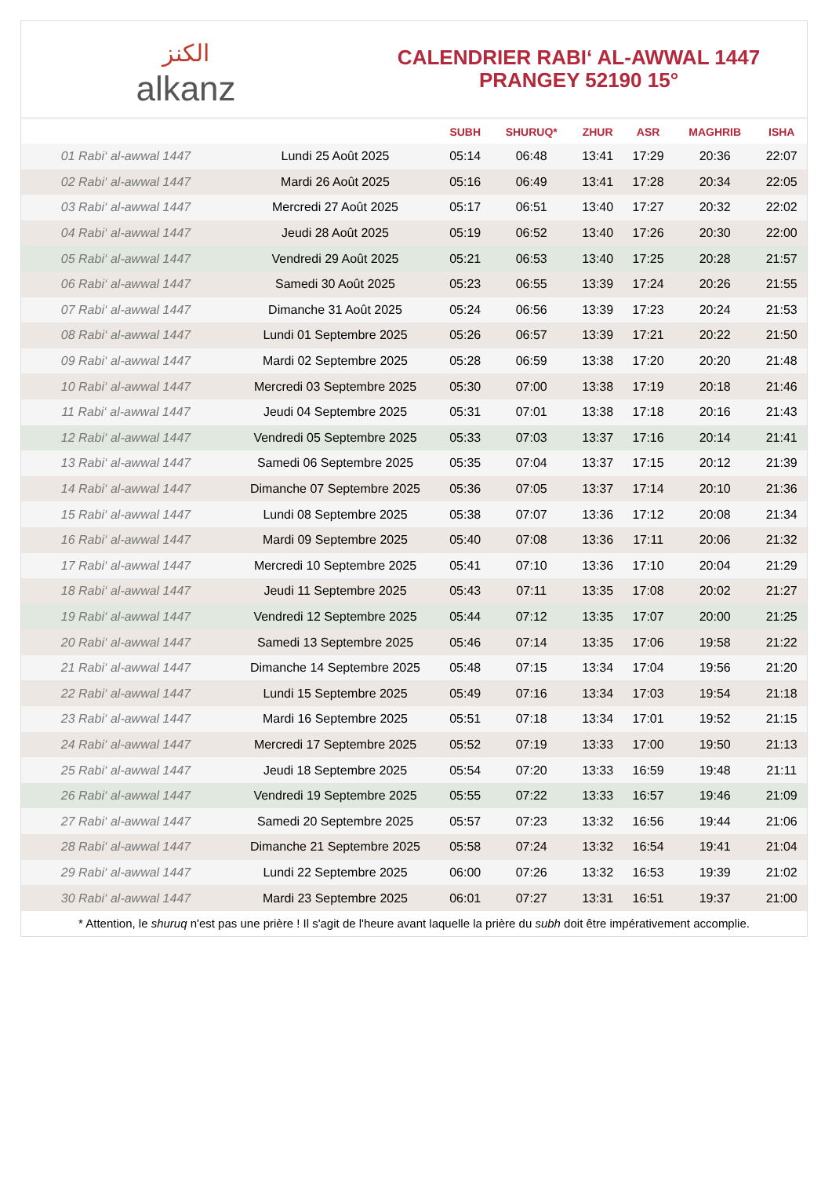الكنز
alkanz
CALENDRIER RABI‘ AL-AWWAL 1447
PRANGEY 52190 15°
| | | SUBH | SHURUQ* | ZHUR | ASR | MAGHRIB | ISHA |
| --- | --- | --- | --- | --- | --- | --- | --- |
| 01 Rabi‘ al-awwal 1447 | Lundi 25 Août 2025 | 05:14 | 06:48 | 13:41 | 17:29 | 20:36 | 22:07 |
| 02 Rabi‘ al-awwal 1447 | Mardi 26 Août 2025 | 05:16 | 06:49 | 13:41 | 17:28 | 20:34 | 22:05 |
| 03 Rabi‘ al-awwal 1447 | Mercredi 27 Août 2025 | 05:17 | 06:51 | 13:40 | 17:27 | 20:32 | 22:02 |
| 04 Rabi‘ al-awwal 1447 | Jeudi 28 Août 2025 | 05:19 | 06:52 | 13:40 | 17:26 | 20:30 | 22:00 |
| 05 Rabi‘ al-awwal 1447 | Vendredi 29 Août 2025 | 05:21 | 06:53 | 13:40 | 17:25 | 20:28 | 21:57 |
| 06 Rabi‘ al-awwal 1447 | Samedi 30 Août 2025 | 05:23 | 06:55 | 13:39 | 17:24 | 20:26 | 21:55 |
| 07 Rabi‘ al-awwal 1447 | Dimanche 31 Août 2025 | 05:24 | 06:56 | 13:39 | 17:23 | 20:24 | 21:53 |
| 08 Rabi‘ al-awwal 1447 | Lundi 01 Septembre 2025 | 05:26 | 06:57 | 13:39 | 17:21 | 20:22 | 21:50 |
| 09 Rabi‘ al-awwal 1447 | Mardi 02 Septembre 2025 | 05:28 | 06:59 | 13:38 | 17:20 | 20:20 | 21:48 |
| 10 Rabi‘ al-awwal 1447 | Mercredi 03 Septembre 2025 | 05:30 | 07:00 | 13:38 | 17:19 | 20:18 | 21:46 |
| 11 Rabi‘ al-awwal 1447 | Jeudi 04 Septembre 2025 | 05:31 | 07:01 | 13:38 | 17:18 | 20:16 | 21:43 |
| 12 Rabi‘ al-awwal 1447 | Vendredi 05 Septembre 2025 | 05:33 | 07:03 | 13:37 | 17:16 | 20:14 | 21:41 |
| 13 Rabi‘ al-awwal 1447 | Samedi 06 Septembre 2025 | 05:35 | 07:04 | 13:37 | 17:15 | 20:12 | 21:39 |
| 14 Rabi‘ al-awwal 1447 | Dimanche 07 Septembre 2025 | 05:36 | 07:05 | 13:37 | 17:14 | 20:10 | 21:36 |
| 15 Rabi‘ al-awwal 1447 | Lundi 08 Septembre 2025 | 05:38 | 07:07 | 13:36 | 17:12 | 20:08 | 21:34 |
| 16 Rabi‘ al-awwal 1447 | Mardi 09 Septembre 2025 | 05:40 | 07:08 | 13:36 | 17:11 | 20:06 | 21:32 |
| 17 Rabi‘ al-awwal 1447 | Mercredi 10 Septembre 2025 | 05:41 | 07:10 | 13:36 | 17:10 | 20:04 | 21:29 |
| 18 Rabi‘ al-awwal 1447 | Jeudi 11 Septembre 2025 | 05:43 | 07:11 | 13:35 | 17:08 | 20:02 | 21:27 |
| 19 Rabi‘ al-awwal 1447 | Vendredi 12 Septembre 2025 | 05:44 | 07:12 | 13:35 | 17:07 | 20:00 | 21:25 |
| 20 Rabi‘ al-awwal 1447 | Samedi 13 Septembre 2025 | 05:46 | 07:14 | 13:35 | 17:06 | 19:58 | 21:22 |
| 21 Rabi‘ al-awwal 1447 | Dimanche 14 Septembre 2025 | 05:48 | 07:15 | 13:34 | 17:04 | 19:56 | 21:20 |
| 22 Rabi‘ al-awwal 1447 | Lundi 15 Septembre 2025 | 05:49 | 07:16 | 13:34 | 17:03 | 19:54 | 21:18 |
| 23 Rabi‘ al-awwal 1447 | Mardi 16 Septembre 2025 | 05:51 | 07:18 | 13:34 | 17:01 | 19:52 | 21:15 |
| 24 Rabi‘ al-awwal 1447 | Mercredi 17 Septembre 2025 | 05:52 | 07:19 | 13:33 | 17:00 | 19:50 | 21:13 |
| 25 Rabi‘ al-awwal 1447 | Jeudi 18 Septembre 2025 | 05:54 | 07:20 | 13:33 | 16:59 | 19:48 | 21:11 |
| 26 Rabi‘ al-awwal 1447 | Vendredi 19 Septembre 2025 | 05:55 | 07:22 | 13:33 | 16:57 | 19:46 | 21:09 |
| 27 Rabi‘ al-awwal 1447 | Samedi 20 Septembre 2025 | 05:57 | 07:23 | 13:32 | 16:56 | 19:44 | 21:06 |
| 28 Rabi‘ al-awwal 1447 | Dimanche 21 Septembre 2025 | 05:58 | 07:24 | 13:32 | 16:54 | 19:41 | 21:04 |
| 29 Rabi‘ al-awwal 1447 | Lundi 22 Septembre 2025 | 06:00 | 07:26 | 13:32 | 16:53 | 19:39 | 21:02 |
| 30 Rabi‘ al-awwal 1447 | Mardi 23 Septembre 2025 | 06:01 | 07:27 | 13:31 | 16:51 | 19:37 | 21:00 |
* Attention, le shuruq n'est pas une prière ! Il s'agit de l'heure avant laquelle la prière du subh doit être impérativement accomplie.